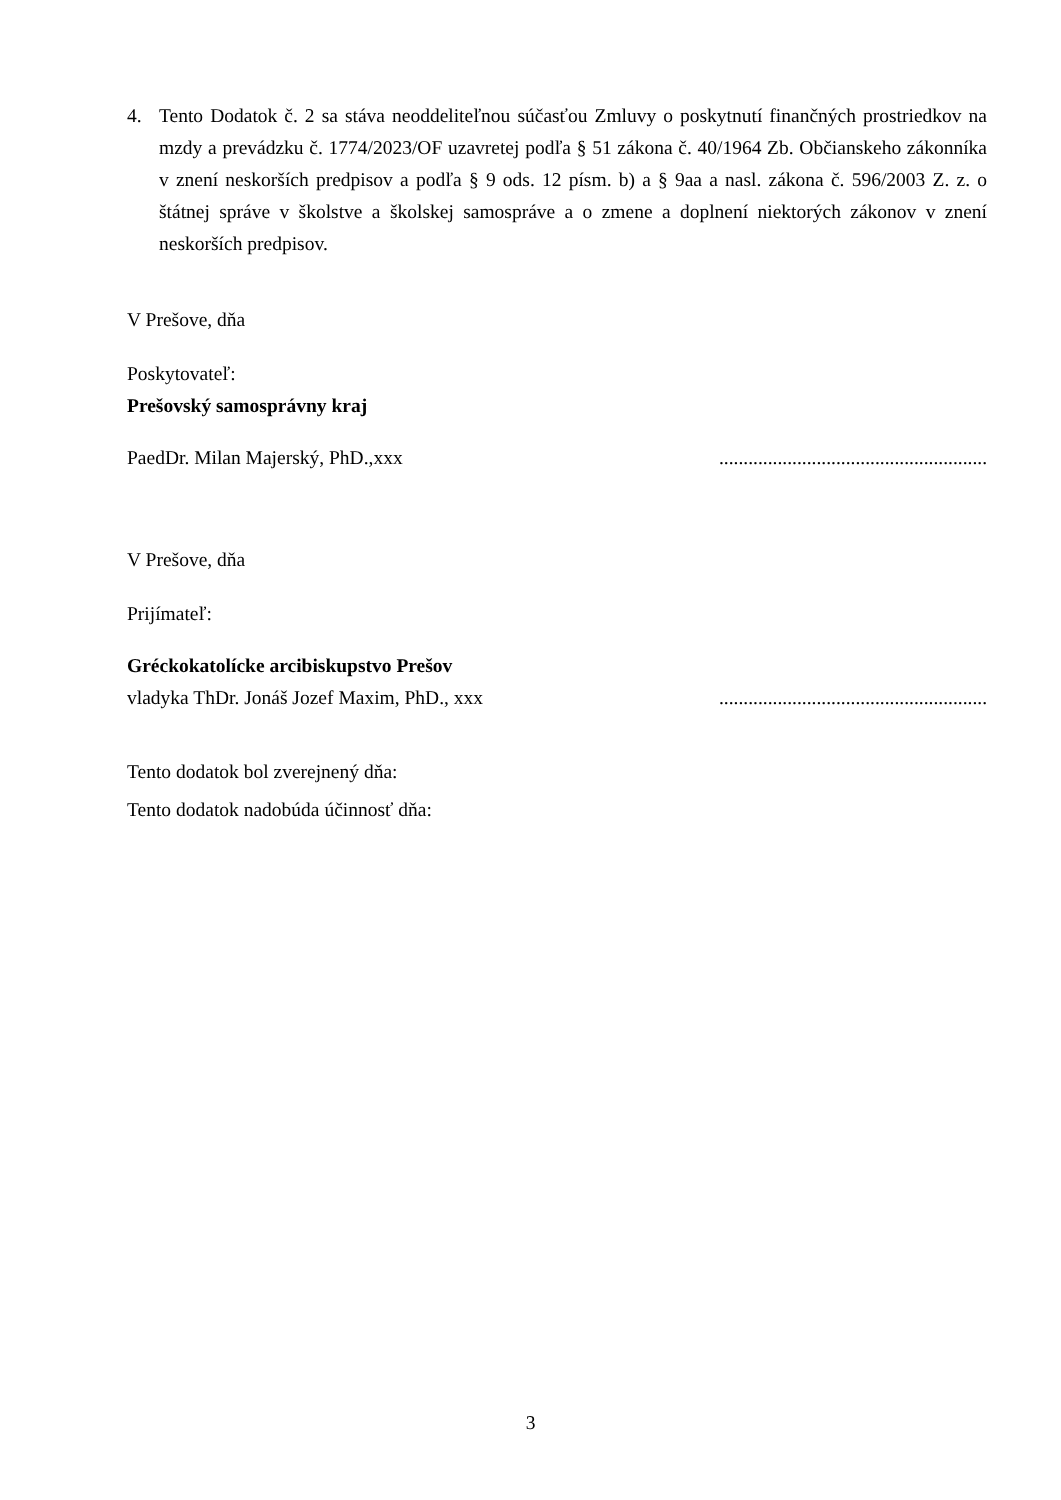4. Tento Dodatok č. 2 sa stáva neoddeliteľnou súčasťou Zmluvy o poskytnutí finančných prostriedkov na mzdy a prevádzku č. 1774/2023/OF uzavretej podľa § 51 zákona č. 40/1964 Zb. Občianskeho zákonníka v znení neskorších predpisov a podľa § 9 ods. 12 písm. b) a § 9aa a nasl. zákona č. 596/2003 Z. z. o štátnej správe v školstve a školskej samospráve a o zmene a doplnení niektorých zákonov v znení neskorších predpisov.
V Prešove, dňa
Poskytovateľ:
Prešovský samosprávny kraj
PaedDr. Milan Majerský, PhD.,xxx.......................................................
V Prešove, dňa
Prijímateľ:
Gréckokatolícke arcibiskupstvo Prešov
vladyka ThDr. Jonáš Jozef Maxim, PhD., xxx.......................................................
Tento dodatok bol zverejnený dňa:
Tento dodatok nadobúda účinnosť dňa:
3